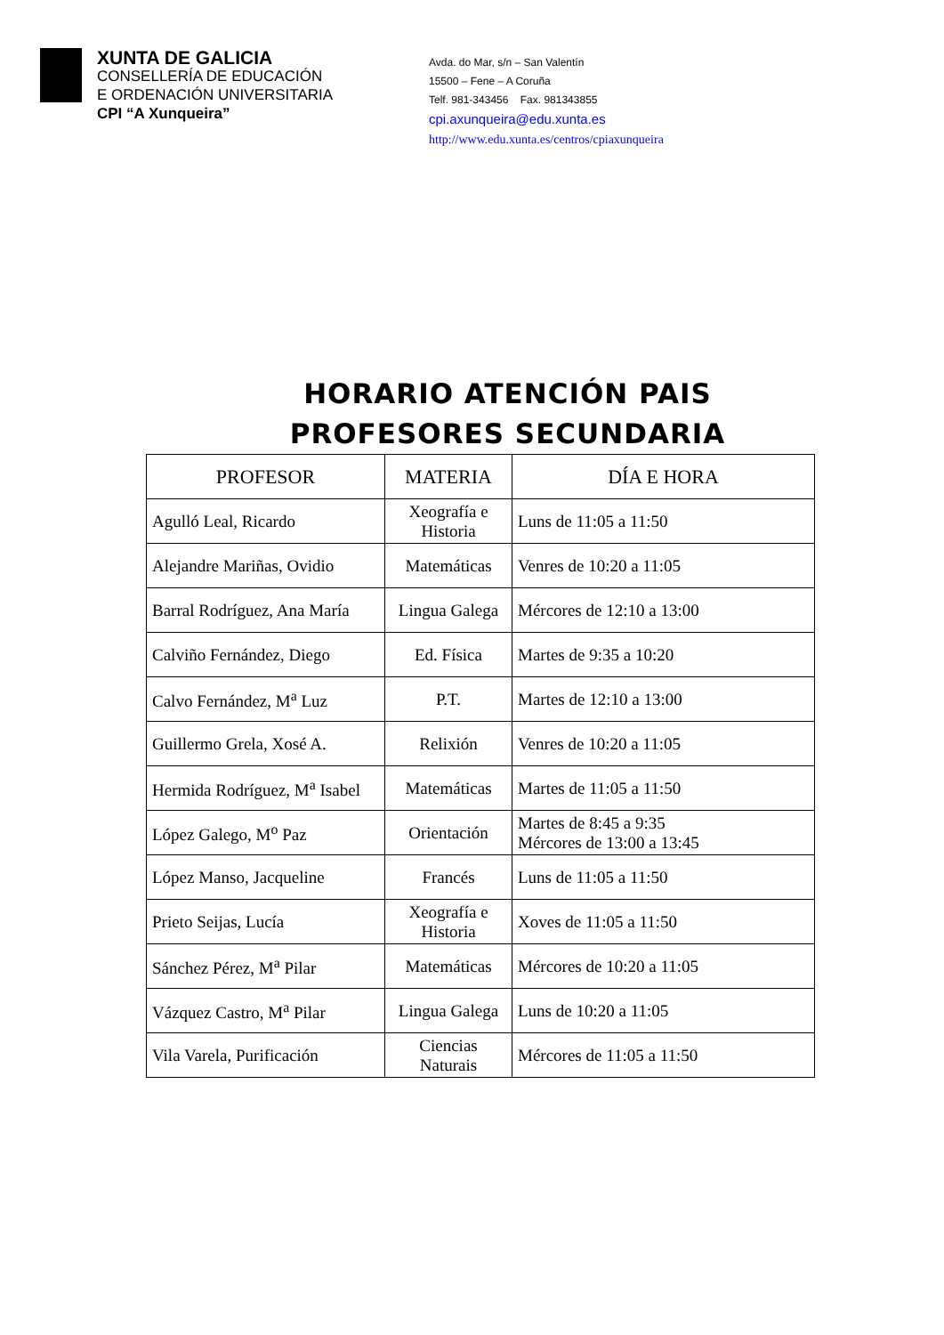XUNTA DE GALICIA
CONSELLERÍA DE EDUCACIÓN
E ORDENACIÓN UNIVERSITARIA
CPI “A Xunqueira”
Avda. do Mar, s/n – San Valentín
15500 – Fene – A Coruña
Telf. 981-343456 Fax. 981343855
cpi.axunqueira@edu.xunta.es
http://www.edu.xunta.es/centros/cpiaxunqueira
HORARIO ATENCIÓN PAIS
PROFESORES SECUNDARIA
| PROFESOR | MATERIA | DÍA E HORA |
| --- | --- | --- |
| Agulló Leal, Ricardo | Xeografía e Historia | Luns de 11:05 a 11:50 |
| Alejandre Mariñas, Ovidio | Matemáticas | Venres de 10:20 a 11:05 |
| Barral Rodríguez, Ana María | Lingua Galega | Mércores de 12:10 a 13:00 |
| Calviño Fernández, Diego | Ed. Física | Martes de 9:35 a 10:20 |
| Calvo Fernández, M<sup>a</sup> Luz | P.T. | Martes de 12:10 a 13:00 |
| Guillermo Grela, Xosé A. | Relixión | Venres de 10:20 a 11:05 |
| Hermida Rodríguez, M<sup>a</sup> Isabel | Matemáticas | Martes de 11:05 a 11:50 |
| López Galego, M<sup>o</sup> Paz | Orientación | Martes de 8:45 a 9:35 Mércores de 13:00 a 13:45 |
| López Manso, Jacqueline | Francés | Luns de 11:05 a 11:50 |
| Prieto Seijas, Lucía | Xeografía e Historia | Xoves de 11:05 a 11:50 |
| Sánchez Pérez, M<sup>a</sup> Pilar | Matemáticas | Mércores de 10:20 a 11:05 |
| Vázquez Castro, M<sup>a</sup> Pilar | Lingua Galega | Luns de 10:20 a 11:05 |
| Vila Varela, Purificación | Ciencias Naturais | Mércores de 11:05 a 11:50 |